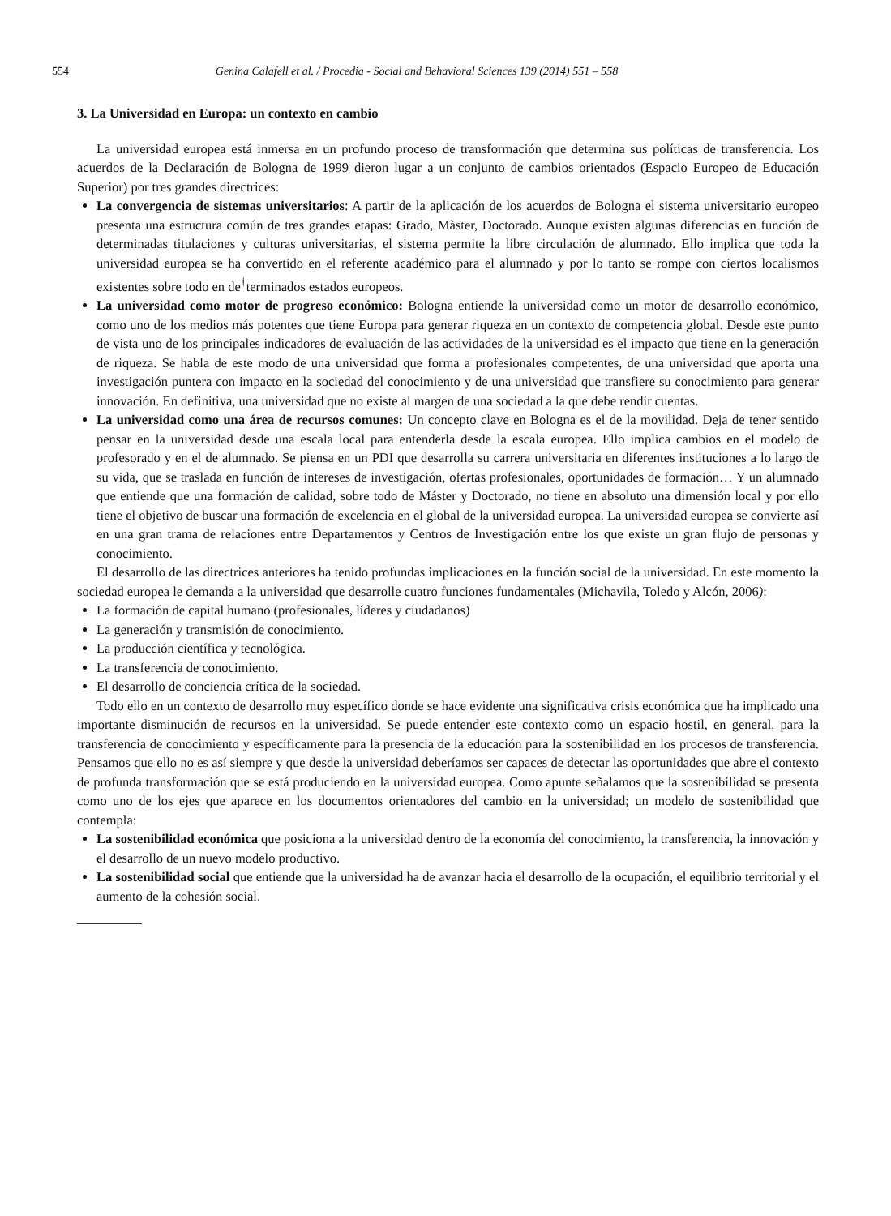554 Genina Calafell et al. / Procedia - Social and Behavioral Sciences 139 (2014) 551 – 558
3. La Universidad en Europa: un contexto en cambio
La universidad europea está inmersa en un profundo proceso de transformación que determina sus políticas de transferencia. Los acuerdos de la Declaración de Bologna de 1999 dieron lugar a un conjunto de cambios orientados (Espacio Europeo de Educación Superior) por tres grandes directrices:
La convergencia de sistemas universitarios: A partir de la aplicación de los acuerdos de Bologna el sistema universitario europeo presenta una estructura común de tres grandes etapas: Grado, Màster, Doctorado. Aunque existen algunas diferencias en función de determinadas titulaciones y culturas universitarias, el sistema permite la libre circulación de alumnado. Ello implica que toda la universidad europea se ha convertido en el referente académico para el alumnado y por lo tanto se rompe con ciertos localismos existentes sobre todo en de<sup>†</sup>terminados estados europeos.
La universidad como motor de progreso económico: Bologna entiende la universidad como un motor de desarrollo económico, como uno de los medios más potentes que tiene Europa para generar riqueza en un contexto de competencia global. Desde este punto de vista uno de los principales indicadores de evaluación de las actividades de la universidad es el impacto que tiene en la generación de riqueza. Se habla de este modo de una universidad que forma a profesionales competentes, de una universidad que aporta una investigación puntera con impacto en la sociedad del conocimiento y de una universidad que transfiere su conocimiento para generar innovación. En definitiva, una universidad que no existe al margen de una sociedad a la que debe rendir cuentas.
La universidad como una área de recursos comunes: Un concepto clave en Bologna es el de la movilidad. Deja de tener sentido pensar en la universidad desde una escala local para entenderla desde la escala europea. Ello implica cambios en el modelo de profesorado y en el de alumnado. Se piensa en un PDI que desarrolla su carrera universitaria en diferentes instituciones a lo largo de su vida, que se traslada en función de intereses de investigación, ofertas profesionales, oportunidades de formación… Y un alumnado que entiende que una formación de calidad, sobre todo de Máster y Doctorado, no tiene en absoluto una dimensión local y por ello tiene el objetivo de buscar una formación de excelencia en el global de la universidad europea. La universidad europea se convierte así en una gran trama de relaciones entre Departamentos y Centros de Investigación entre los que existe un gran flujo de personas y conocimiento.
El desarrollo de las directrices anteriores ha tenido profundas implicaciones en la función social de la universidad. En este momento la sociedad europea le demanda a la universidad que desarrolle cuatro funciones fundamentales (Michavila, Toledo y Alcón, 2006):
La formación de capital humano (profesionales, líderes y ciudadanos)
La generación y transmisión de conocimiento.
La producción científica y tecnológica.
La transferencia de conocimiento.
El desarrollo de conciencia crítica de la sociedad.
Todo ello en un contexto de desarrollo muy específico donde se hace evidente una significativa crisis económica que ha implicado una importante disminución de recursos en la universidad. Se puede entender este contexto como un espacio hostil, en general, para la transferencia de conocimiento y específicamente para la presencia de la educación para la sostenibilidad en los procesos de transferencia. Pensamos que ello no es así siempre y que desde la universidad deberíamos ser capaces de detectar las oportunidades que abre el contexto de profunda transformación que se está produciendo en la universidad europea. Como apunte señalamos que la sostenibilidad se presenta como uno de los ejes que aparece en los documentos orientadores del cambio en la universidad; un modelo de sostenibilidad que contempla:
La sostenibilidad económica que posiciona a la universidad dentro de la economía del conocimiento, la transferencia, la innovación y el desarrollo de un nuevo modelo productivo.
La sostenibilidad social que entiende que la universidad ha de avanzar hacia el desarrollo de la ocupación, el equilibrio territorial y el aumento de la cohesión social.